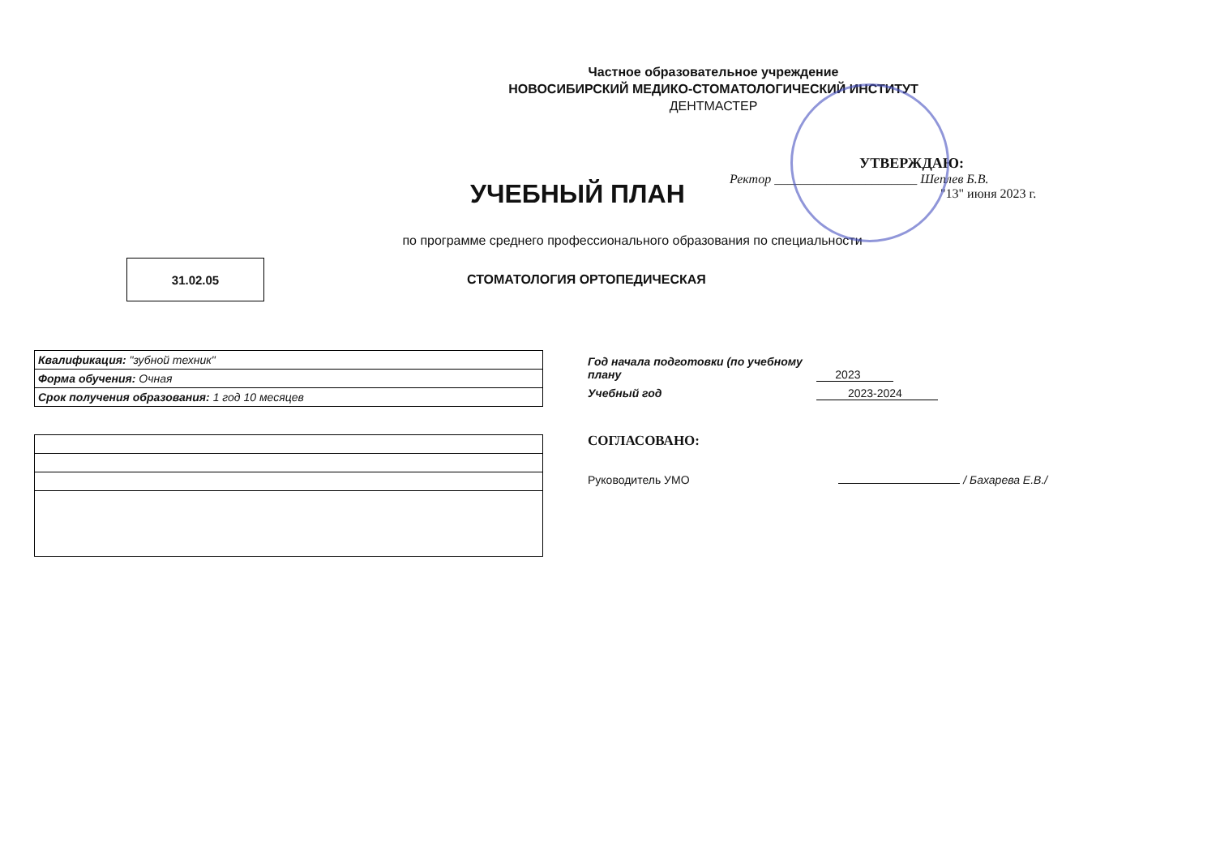Частное образовательное учреждение
НОВОСИБИРСКИЙ МЕДИКО-СТОМАТОЛОГИЧЕСКИЙ ИНСТИТУТ
ДЕНТМАСТЕР
УЧЕБНЫЙ ПЛАН
УТВЕРЖДАЮ:
Ректор ______________________ Шеплев Б.В.
"13" июня 2023 г.
по программе среднего профессионального образования по специальности
31.02.05
СТОМАТОЛОГИЯ ОРТОПЕДИЧЕСКАЯ
| Квалификация: "зубной техник" |
| Форма обучения: Очная |
| Срок получения образования: 1 год 10 месяцев |
Год начала подготовки (по учебному плану 2023
Учебный год 2023-2024
СОГЛАСОВАНО:
Руководитель УМО / Бахарева Е.В./